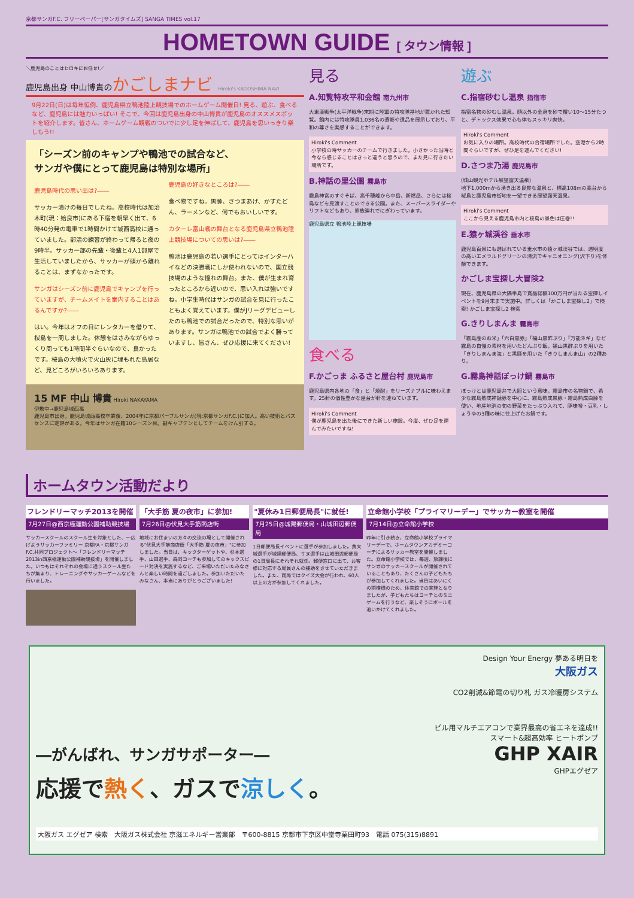京都サンガF.C. フリーペーパー[サンガタイムズ] SANGA TIMES vol.17
HOMETOWN GUIDE [ タウン情報 ]
＼鹿児島のことはヒロキにお任せ!／
鹿児島出身 中山博貴のかごしまナビ Hiroki's KAGOSHIMA NAVI
9月22日(日)は毎年恒例、鹿児島県立鴨池陸上競技場でのホームゲーム開催日! 見る、遊ぶ、食べるなど、鹿児島には魅力いっぱい! そこで、今回は鹿児島出身の中山博貴が鹿児島のオススメスポットを紹介します。皆さん、ホームゲーム観戦のついでに少し足を伸ばして、鹿児島を思いっきり楽しもう!!
「シーズン前のキャンプや鴨池での試合など、
サンガや僕にとって鹿児島は特別な場所」
鹿児島時代の思い出は?――
サッカー漬けの毎日でしたね。高校時代は加治木町(現：姶良市)にある下宿を朝早く出て、6時40分発の電車で1時間かけて城西高校に通っていました。部活の練習が終わって帰ると夜の9時半。サッカー部の先輩・後輩と4人1部屋で生活していましたから、サッカーが頭から離れることは、まずなかったです。
サンガはシーズン前に鹿児島でキャンプを行っていますが、チームメイトを案内することはあるんですか?――
はい。今年はオフの日にレンタカーを借りて、桜島を一周しました。休憩をはさみながらゆっくり周っても1時間半ぐらいなので、良かったです。桜島の大噴火で火山灰に埋もれた鳥居など、見どころがいろいろあります。
鹿児島の好きなところは?――
食べ物ですね。黒豚、さつまあげ、かすたどん、ラーメンなど、何でもおいしいです。
カターレ富山戦の舞台となる鹿児島県立鴨池陸上競技場についての思いは?――
鴨池は鹿児島の若い選手にとってはインターハイなどの決勝戦にしか使われないので、国立競技場のような憧れの舞台。また、僕が生まれ育ったところから近いので、思い入れは強いですね。小学生時代はサンガの試合を見に行ったこともよく覚えています。僕がJリーグデビューしたのも鴨池での試合だったので、特別な思いがあります。サンガは鴨池での試合でよく勝っていますし、皆さん、ぜひ応援に来てください!
15 MF 中山 博貴 Hiroki NAKAYAMA
伊敷中→鹿児島城西高
鹿児島市出身。鹿児島城西高校卒業後、2004年に京都パープルサンガ(現:京都サンガF.C.)に加入。高い技術とパスセンスに定評がある。今年はサンガ在籍10シーズン目。副キャプテンとしてチームをけん引する。
見る
A.知覧特攻平和会館 南九州市
大東亜戦争(太平洋戦争)末期に陸軍の特攻隊基地が置かれた知覧。館内には特攻隊員1,036名の遺影や遺品を展示しており、平和の尊さを実感することができます。
Hiroki's Comment
小学校の時サッカーのチームで行きました。小さかった当時と今なら感じることはきっと違うと思うので、また見に行きたい場所です。
B.神話の里公園 霧島市
霧島神宮のすぐそば、高千穂峰から中岳、新燃岳、さらには桜島などを見渡すことのできる公園。また、スーパースライダーやリフトなどもあり、家族連れでにぎわっています。
鹿児島県立 鴨池陸上競技場
食べる
F.かごっま ふるさと屋台村 鹿児島市
鹿児島県内各地の「食」と「焼酎」をリーズナブルに味わえます。25軒の個性豊かな屋台が軒を連ねています。
Hiroki's Comment
僕が鹿児島を出た後にできた新しい施設。今度、ぜひ足を運んでみたいですね!
遊ぶ
C.指宿砂むし温泉 指宿市
指宿名物の砂むし温泉。顔以外の全身を砂で覆い10〜15分たつと、デトックス効果で心も体もスッキリ爽快。
Hiroki's Comment
お気に入りの場所。高校時代の合宿場所でした。空港から2時間ぐらいですが、ぜひ足を運んでください!
D.さつま乃湯 鹿児島市
(城山観光ホテル展望露天温泉)
地下1,000mから湧き出る良質な温泉と、標高108mの高台から桜島と鹿児島市街地を一望できる展望露天温泉。
Hiroki's Comment
ここから見える鹿児島市内と桜島の景色は圧巻!!
E.猿ヶ城渓谷 垂水市
鹿児島百景にも選ばれている垂水市の猿ヶ城渓谷では、透明度の高いエメラルドグリーンの清流でキャニオニング(沢下り)を体験できます。
かごしま宝探し大冒険2
現在、鹿児島県の大隅半島で賞品総額100万円が当たる宝探しイベントを9月末まで実施中。詳しくは「かごしま宝探し2」で検索! かごしま宝探し2 検索
G.きりしまんま 霧島市
「霧島産のお米」「六白黒豚」「福山黒酢ぶり」「万能ネギ」など霧島の自慢の素材を用いたどんぶり飯。福山黒酢ぶりを用いた「きりしまんま海」と黒豚を用いた「きりしまんま山」の2種あり。
G.霧島神話ぼっけ鍋 霧島市
ぼっけとは鹿児島弁で大胆という意味。霧島市の名物鍋で、希少な霧島熟成神話豚を中心に、霧島熟成黒豚・霧島熟成白豚を使い、地産地消の旬の野菜をたっぷり入れて、豚味噌・豆乳・しょうゆの3種の味に仕上げたお鍋です。
ホームタウン活動だより
フレンドリーマッチ2013を開催
7月27日@西京極運動公園補助競技場
サッカースクールのスクール生を対象とした、〜広げようサッカーファミリー 京都FA・京都サンガF.C.共同プロジェクト〜「フレンドリーマッチ2013in西京極運動公園補助競技場」を開催しました。いつもはそれぞれの会場に通うスクール生たちが集まり、トレーニングやサッカーゲームなどを行いました。
「大手筋 夏の夜市」に参加!
7月26日@伏見大手筋商店街
地域にお住まいの方々の交流の場として開催される"伏見大手筋商店街「大手筋 夏の夜市」"に参加しました。当日は、キックターゲットや、杉本選手、山田選手、森岡コーチも参加してのキックスピード対決を実施するなど、ご来場いただいたみなさんと楽しい時間を過ごしました。参加いただいたみなさん、本当にありがとうございました!
"夏休み1日郵便局長"に就任!
7月25日@城陽郵便局・山城田辺郵便局
1日郵便局長イベントに選手が参加しました。黄大城選手が城陽郵便局、サヌ選手は山城田辺郵便局の1日局長にそれぞれ就任。郵便窓口に出て、お客様に対応する局員さんの補助をさせていただきました。また、両局ではクイズ大会が行われ、60人以上の方が参加してくれました。
立命館小学校「プライマリーデー」でサッカー教室を開催
7月14日@立命館小学校
昨年に引き続き、立命館小学校プライマリーデーで、ホームタウンアカデミーコーチによるサッカー教室を開催しました。立命館小学校では、毎週、放課後にサンガのサッカースクールが開催されていることもあり、たくさんの子どもたちが参加してくれました。当日はあいにくの雨模様のため、体育館での実施となりましたが、子どもたちはコーチとのミニゲームを行うなど、楽しそうにボールを追いかけてくれました。
Design Your Energy 夢ある明日を
大阪ガス
CO2削減&節電の切り札 ガス冷暖房システム
ビル用マルチエアコンで業界最高の省エネを達成!!
スマート&超高効率 ヒートポンプ
GHP XAIR
GHPエグゼア
―がんばれ、サンガサポーター―
応援で熱く、ガスで涼しく。
大阪ガス エグゼア 検索　大阪ガス株式会社 京滋エネルギー営業部　〒600-8815 京都市下京区中堂寺粟田町93　電話 075(315)8891